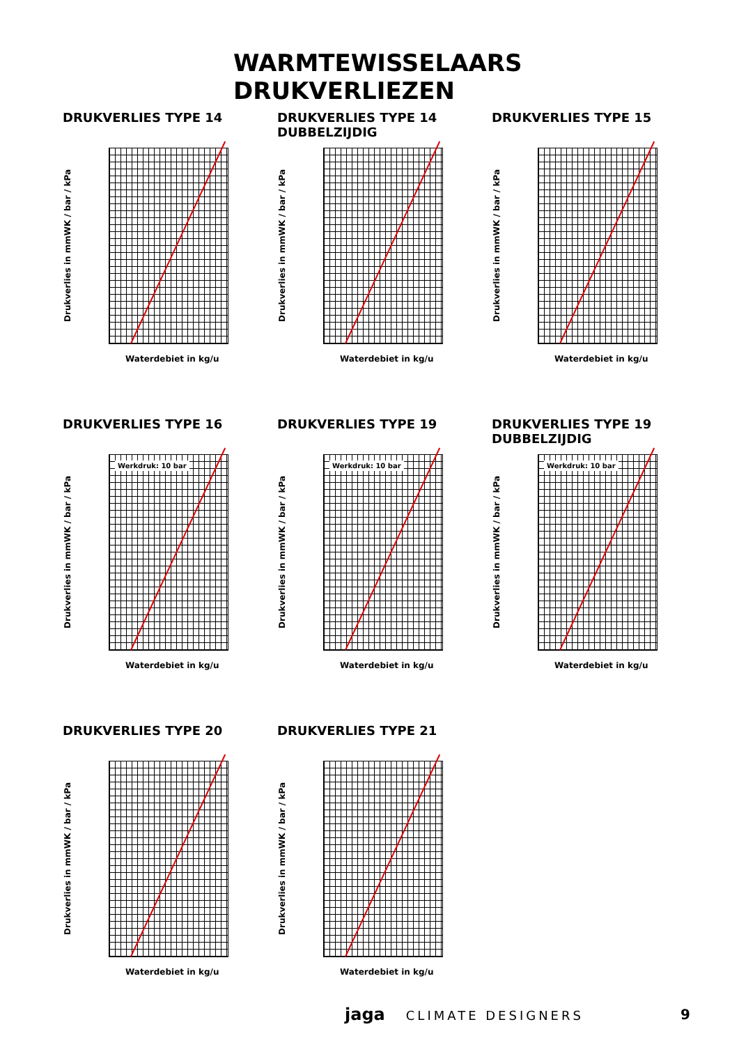WARMTEWISSELAARS DRUKVERLIEZEN
DRUKVERLIES TYPE 14
Drukverlies in mmWK / bar / kPa
Waterdebiet in kg/u
DRUKVERLIES TYPE 14 DUBBELZIJDIG
Drukverlies in mmWK / bar / kPa
Waterdebiet in kg/u
DRUKVERLIES TYPE 15
Drukverlies in mmWK / bar / kPa
Waterdebiet in kg/u
DRUKVERLIES TYPE 16
Drukverlies in mmWK / bar / kPa
Werkdruk: 10 bar
Waterdebiet in kg/u
DRUKVERLIES TYPE 19
Drukverlies in mmWK / bar / kPa
Werkdruk: 10 bar
Waterdebiet in kg/u
DRUKVERLIES TYPE 19 DUBBELZIJDIG
Drukverlies in mmWK / bar / kPa
Werkdruk: 10 bar
Waterdebiet in kg/u
DRUKVERLIES TYPE 20
Drukverlies in mmWK / bar / kPa
Waterdebiet in kg/u
DRUKVERLIES TYPE 21
Drukverlies in mmWK / bar / kPa
Waterdebiet in kg/u
jaga CLIMATE DESIGNERS 9